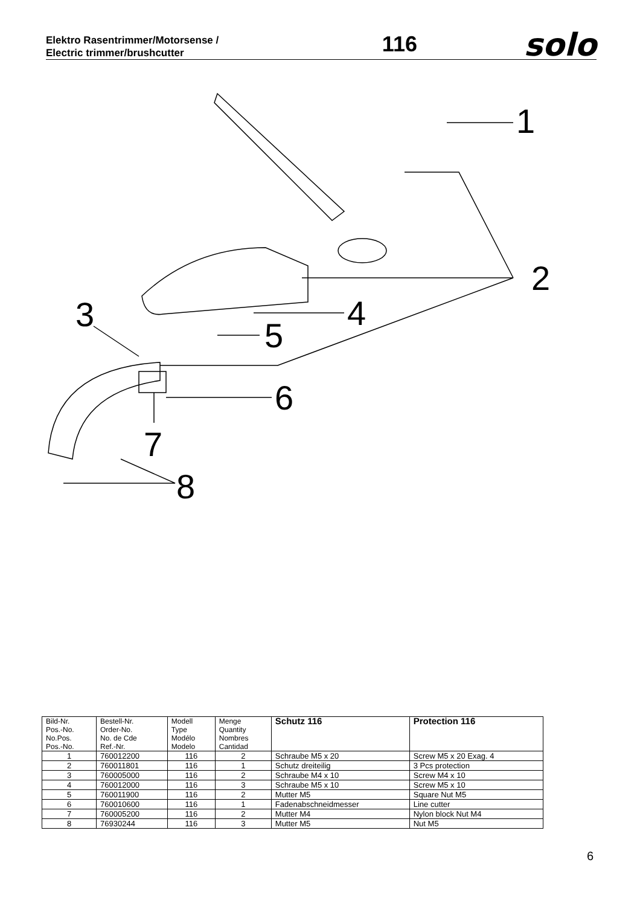Elektro Rasentrimmer/Motorsense /
Electric trimmer/brushcutter
116
solo
1
2
3
4
5
6
7
8
| Bild-Nr. Pos.-No. No.Pos. Pos.-No. | Bestell-Nr. Order-No. No. de Cde Ref.-Nr. | Modell Type Modélo Modelo | Menge Quantity Nombres Cantidad | Schutz 116 | Protection 116 |
| --- | --- | --- | --- | --- | --- |
| 1 | 760012200 | 116 | 2 | Schraube M5 x 20 | Screw M5 x 20 Exag. 4 |
| 2 | 760011801 | 116 | 1 | Schutz dreiteilig | 3 Pcs protection |
| 3 | 760005000 | 116 | 2 | Schraube M4 x 10 | Screw M4 x 10 |
| 4 | 760012000 | 116 | 3 | Schraube M5 x 10 | Screw M5 x 10 |
| 5 | 760011900 | 116 | 2 | Mutter M5 | Square Nut M5 |
| 6 | 760010600 | 116 | 1 | Fadenabschneidmesser | Line cutter |
| 7 | 760005200 | 116 | 2 | Mutter M4 | Nylon block Nut M4 |
| 8 | 76930244 | 116 | 3 | Mutter M5 | Nut M5 |
6